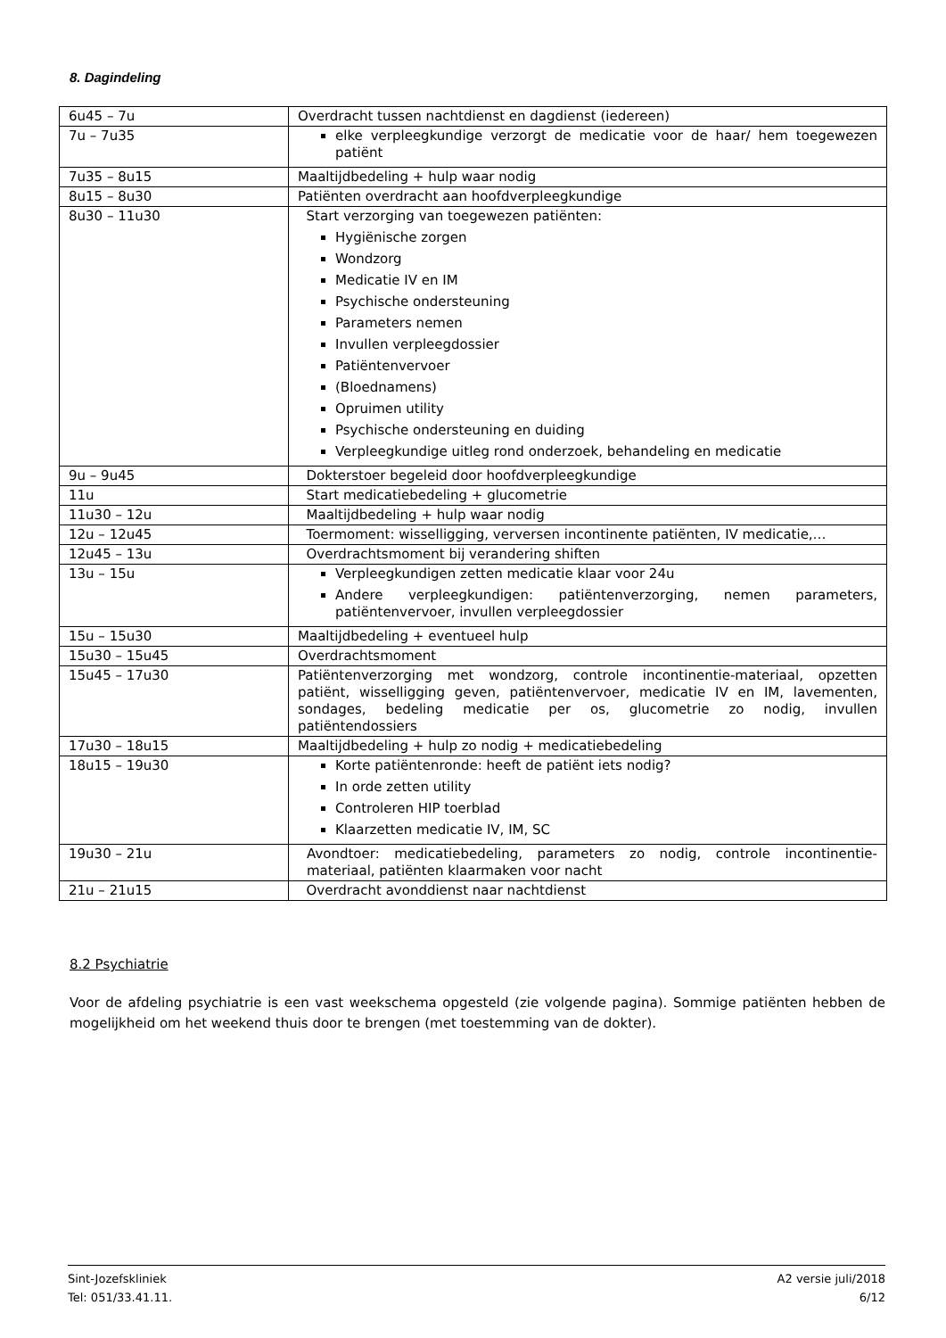8. Dagindeling
| 6u45 – 7u | Overdracht tussen nachtdienst en dagdienst (iedereen) |
| 7u – 7u35 | elke verpleegkundige verzorgt de medicatie voor de haar/ hem toegewezen patiënt |
| 7u35 – 8u15 | Maaltijdbedeling + hulp waar nodig |
| 8u15 – 8u30 | Patiënten overdracht aan hoofdverpleegkundige |
| 8u30 – 11u30 | Start verzorging van toegewezen patiënten: Hygiënische zorgen Wondzorg Medicatie IV en IM Psychische ondersteuning Parameters nemen Invullen verpleegdossier Patiëntenvervoer (Bloednamens) Opruimen utility Psychische ondersteuning en duiding Verpleegkundige uitleg rond onderzoek, behandeling en medicatie |
| 9u – 9u45 | Dokterstoer begeleid door hoofdverpleegkundige |
| 11u | Start medicatiebedeling + glucometrie |
| 11u30 – 12u | Maaltijdbedeling + hulp waar nodig |
| 12u – 12u45 | Toermoment: wisselligging, verversen incontinente patiënten, IV medicatie,… |
| 12u45 – 13u | Overdrachtsmoment bij verandering shiften |
| 13u – 15u | Verpleegkundigen zetten medicatie klaar voor 24u Andere verpleegkundigen: patiëntenverzorging, nemen parameters, patiëntenvervoer, invullen verpleegdossier |
| 15u – 15u30 | Maaltijdbedeling + eventueel hulp |
| 15u30 – 15u45 | Overdrachtsmoment |
| 15u45 – 17u30 | Patiëntenverzorging met wondzorg, controle incontinentie-materiaal, opzetten patiënt, wisselligging geven, patiëntenvervoer, medicatie IV en IM, lavementen, sondages, bedeling medicatie per os, glucometrie zo nodig, invullen patiëntendossiers |
| 17u30 – 18u15 | Maaltijdbedeling + hulp zo nodig + medicatiebedeling |
| 18u15 – 19u30 | Korte patiëntenronde: heeft de patiënt iets nodig? In orde zetten utility Controleren HIP toerblad Klaarzetten medicatie IV, IM, SC |
| 19u30 – 21u | Avondtoer: medicatiebedeling, parameters zo nodig, controle incontinentie-materiaal, patiënten klaarmaken voor nacht |
| 21u – 21u15 | Overdracht avonddienst naar nachtdienst |
8.2 Psychiatrie
Voor de afdeling psychiatrie is een vast weekschema opgesteld (zie volgende pagina). Sommige patiënten hebben de mogelijkheid om het weekend thuis door te brengen (met toestemming van de dokter).
Sint-Jozefskliniek
Tel: 051/33.41.11.
A2 versie juli/2018
6/12